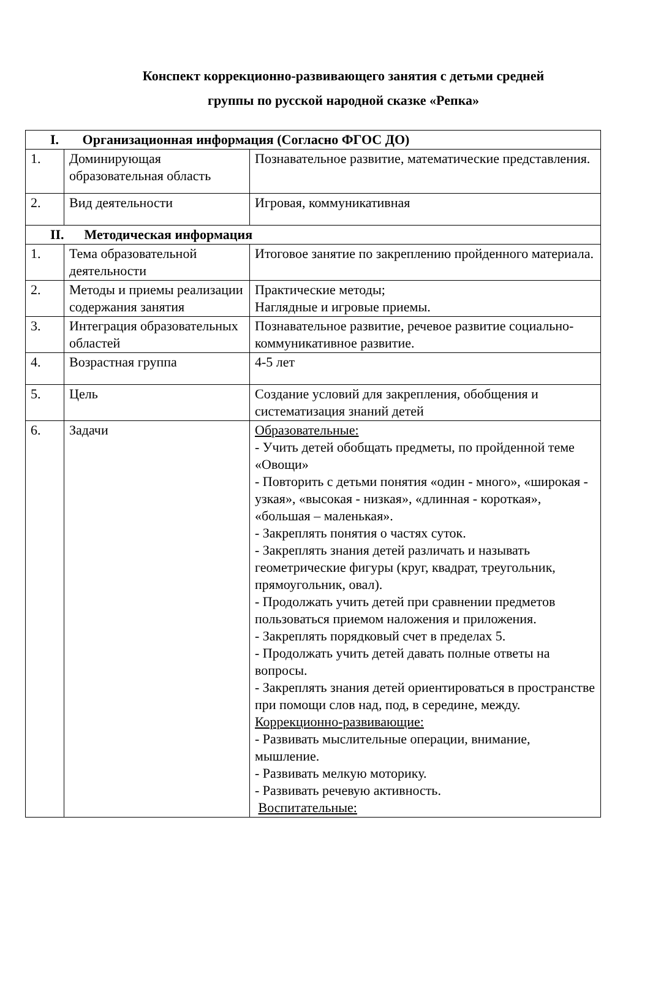Конспект коррекционно-развивающего занятия с детьми средней
группы по русской народной сказке «Репка»
| I. Организационная информация (Согласно ФГОС ДО) | | |
| --- | --- | --- |
| 1. | Доминирующая образовательная область | Познавательное развитие, математические представления. |
| 2. | Вид деятельности | Игровая, коммуникативная |
| II. Методическая информация | | |
| 1. | Тема образовательной деятельности | Итоговое занятие по закреплению пройденного материала. |
| 2. | Методы и приемы реализации содержания занятия | Практические методы; Наглядные и игровые приемы. |
| 3. | Интеграция образовательных областей | Познавательное развитие, речевое развитие социально-коммуникативное развитие. |
| 4. | Возрастная группа | 4-5 лет |
| 5. | Цель | Создание условий для закрепления, обобщения и систематизация знаний детей |
| 6. | Задачи | Образовательные: - Учить детей обобщать предметы, по пройденной теме «Овощи» - Повторить с детьми понятия «один - много», «широкая - узкая», «высокая - низкая», «длинная - короткая», «большая – маленькая». - Закреплять понятия о частях суток. - Закреплять знания детей различать и называть геометрические фигуры (круг, квадрат, треугольник, прямоугольник, овал). - Продолжать учить детей при сравнении предметов пользоваться приемом наложения и приложения. - Закреплять порядковый счет в пределах 5. - Продолжать учить детей давать полные ответы на вопросы. - Закреплять знания детей ориентироваться в пространстве при помощи слов над, под, в середине, между. Коррекционно-развивающие: - Развивать мыслительные операции, внимание, мышление. - Развивать мелкую моторику. - Развивать речевую активность. Воспитательные: |